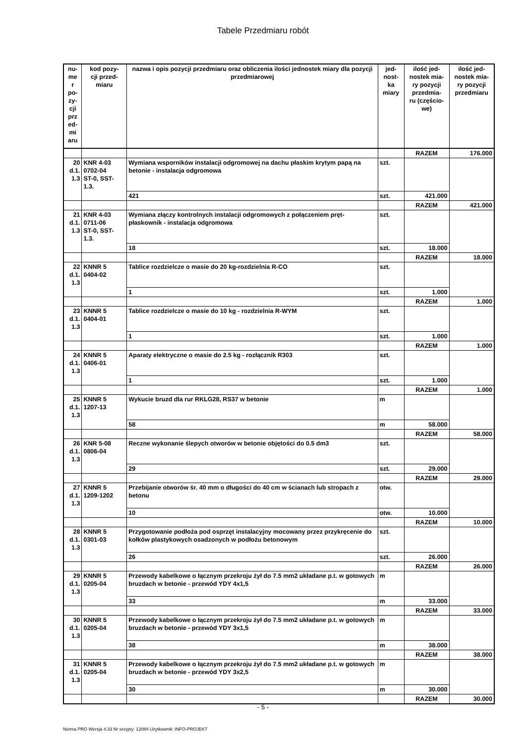Tabele Przedmiaru robót
| nu- me r po- zy- cji prz ed- mi aru | kod pozy- cji przed- miaru | nazwa i opis pozycji przedmiaru oraz obliczenia ilości jednostek miary dla pozycji przedmiarowej | jed- nost- ka miary | ilość jed- nostek mia- ry pozycji przedmia- ru (częścio- we) | ilość jed- nostek mia- ry pozycji przedmiaru |
| --- | --- | --- | --- | --- | --- |
| | | | | RAZEM | 176.000 |
| 20 d.1. 1.3 | KNR 4-03 0702-04 ST-0, SST- 1.3. | Wymiana wsporników instalacji odgromowej na dachu płaskim krytym papą na betonie - instalacja odgromowa | szt. | | |
| | | 421 | szt. | 421.000 | |
| | | | | RAZEM | 421.000 |
| 21 d.1. 1.3 | KNR 4-03 0711-06 ST-0, SST- 1.3. | Wymiana złączy kontrolnych instalacji odgromowych z połączeniem pręt-płaskownik - instalacja odgromowa | szt. | | |
| | | 18 | szt. | 18.000 | |
| | | | | RAZEM | 18.000 |
| 22 d.1. 1.3 | KNNR 5 0404-02 | Tablice rozdzielcze o masie do 20 kg-rozdzielnia R-CO | szt. | | |
| | | 1 | szt. | 1.000 | |
| | | | | RAZEM | 1.000 |
| 23 d.1. 1.3 | KNNR 5 0404-01 | Tablice rozdzielcze o masie do 10 kg - rozdzielnia R-WYM | szt. | | |
| | | 1 | szt. | 1.000 | |
| | | | | RAZEM | 1.000 |
| 24 d.1. 1.3 | KNNR 5 0406-01 | Aparaty elektryczne o masie do 2.5 kg - rozłącznik R303 | szt. | | |
| | | 1 | szt. | 1.000 | |
| | | | | RAZEM | 1.000 |
| 25 d.1. 1.3 | KNNR 5 1207-13 | Wykucie bruzd dla rur RKLG28, RS37 w betonie | m | | |
| | | 58 | m | 58.000 | |
| | | | | RAZEM | 58.000 |
| 26 d.1. 1.3 | KNR 5-08 0806-04 | Reczne wykonanie ślepych otworów w betonie objętości do 0.5 dm3 | szt. | | |
| | | 29 | szt. | 29.000 | |
| | | | | RAZEM | 29.000 |
| 27 d.1. 1.3 | KNNR 5 1209-1202 | Przebijanie otworów śr. 40 mm o długości do 40 cm w ścianach lub stropach z betonu | otw. | | |
| | | 10 | otw. | 10.000 | |
| | | | | RAZEM | 10.000 |
| 28 d.1. 1.3 | KNNR 5 0301-03 | Przygotowanie podłoża pod osprzęt instalacyjny mocowany przez przykręcenie do kołków plastykowych osadzonych w podłożu betonowym | szt. | | |
| | | 26 | szt. | 26.000 | |
| | | | | RAZEM | 26.000 |
| 29 d.1. 1.3 | KNNR 5 0205-04 | Przewody kabelkowe o łącznym przekroju żył do 7.5 mm2 układane p.t. w gotowych bruzdach w betonie - przewód YDY 4x1,5 | m | | |
| | | 33 | m | 33.000 | |
| | | | | RAZEM | 33.000 |
| 30 d.1. 1.3 | KNNR 5 0205-04 | Przewody kabelkowe o łącznym przekroju żył do 7.5 mm2 układane p.t. w gotowych bruzdach w betonie - przewód YDY 3x1,5 | m | | |
| | | 38 | m | 38.000 | |
| | | | | RAZEM | 38.000 |
| 31 d.1. 1.3 | KNNR 5 0205-04 | Przewody kabelkowe o łącznym przekroju żył do 7.5 mm2 układane p.t. w gotowych bruzdach w betonie - przewód YDY 3x2,5 | m | | |
| | | 30 | m | 30.000 | |
| | | | | RAZEM | 30.000 |
- 5 -
Norma PRO Wersja 4.33 Nr seryjny: 12084 Użytkownik: INFO-PROJEKT